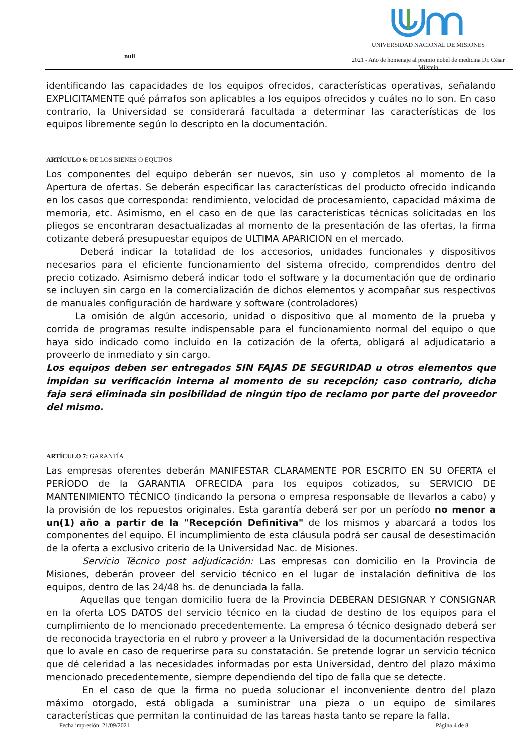null
UNIVERSIDAD NACIONAL DE MISIONES
2021 - Año de homenaje al premio nobel de medicina Dr. César Milstein
identificando las capacidades de los equipos ofrecidos, características operativas, señalando EXPLICITAMENTE qué párrafos son aplicables a los equipos ofrecidos y cuáles no lo son. En caso contrario, la Universidad se considerará facultada a determinar las características de los equipos libremente según lo descripto en la documentación.
ARTÍCULO 6: DE LOS BIENES O EQUIPOS
Los componentes del equipo deberán ser nuevos, sin uso y completos al momento de la Apertura de ofertas. Se deberán especificar las características del producto ofrecido indicando en los casos que corresponda: rendimiento, velocidad de procesamiento, capacidad máxima de memoria, etc. Asimismo, en el caso en de que las características técnicas solicitadas en los pliegos se encontraran desactualizadas al momento de la presentación de las ofertas, la firma cotizante deberá presupuestar equipos de ULTIMA APARICION en el mercado.
Deberá indicar la totalidad de los accesorios, unidades funcionales y dispositivos necesarios para el eficiente funcionamiento del sistema ofrecido, comprendidos dentro del precio cotizado. Asimismo deberá indicar todo el software y la documentación que de ordinario se incluyen sin cargo en la comercialización de dichos elementos y acompañar sus respectivos de manuales configuración de hardware y software (controladores)
La omisión de algún accesorio, unidad o dispositivo que al momento de la prueba y corrida de programas resulte indispensable para el funcionamiento normal del equipo o que haya sido indicado como incluido en la cotización de la oferta, obligará al adjudicatario a proveerlo de inmediato y sin cargo.
Los equipos deben ser entregados SIN FAJAS DE SEGURIDAD u otros elementos que impidan su verificación interna al momento de su recepción; caso contrario, dicha faja será eliminada sin posibilidad de ningún tipo de reclamo por parte del proveedor del mismo.
ARTÍCULO 7: GARANTÍA
Las empresas oferentes deberán MANIFESTAR CLARAMENTE POR ESCRITO EN SU OFERTA el PERÍODO de la GARANTIA OFRECIDA para los equipos cotizados, su SERVICIO DE MANTENIMIENTO TÉCNICO (indicando la persona o empresa responsable de llevarlos a cabo) y la provisión de los repuestos originales. Esta garantía deberá ser por un período no menor a un(1) año a partir de la "Recepción Definitiva" de los mismos y abarcará a todos los componentes del equipo. El incumplimiento de esta cláusula podrá ser causal de desestimación de la oferta a exclusivo criterio de la Universidad Nac. de Misiones.
Servicio Técnico post adjudicación: Las empresas con domicilio en la Provincia de Misiones, deberán proveer del servicio técnico en el lugar de instalación definitiva de los equipos, dentro de las 24/48 hs. de denunciada la falla.
Aquellas que tengan domicilio fuera de la Provincia DEBERAN DESIGNAR Y CONSIGNAR en la oferta LOS DATOS del servicio técnico en la ciudad de destino de los equipos para el cumplimiento de lo mencionado precedentemente. La empresa ó técnico designado deberá ser de reconocida trayectoria en el rubro y proveer a la Universidad de la documentación respectiva que lo avale en caso de requerirse para su constatación. Se pretende lograr un servicio técnico que dé celeridad a las necesidades informadas por esta Universidad, dentro del plazo máximo mencionado precedentemente, siempre dependiendo del tipo de falla que se detecte.
En el caso de que la firma no pueda solucionar el inconveniente dentro del plazo máximo otorgado, está obligada a suministrar una pieza o un equipo de similares características que permitan la continuidad de las tareas hasta tanto se repare la falla.
Fecha impresión: 21/09/2021 Página 4 de 8